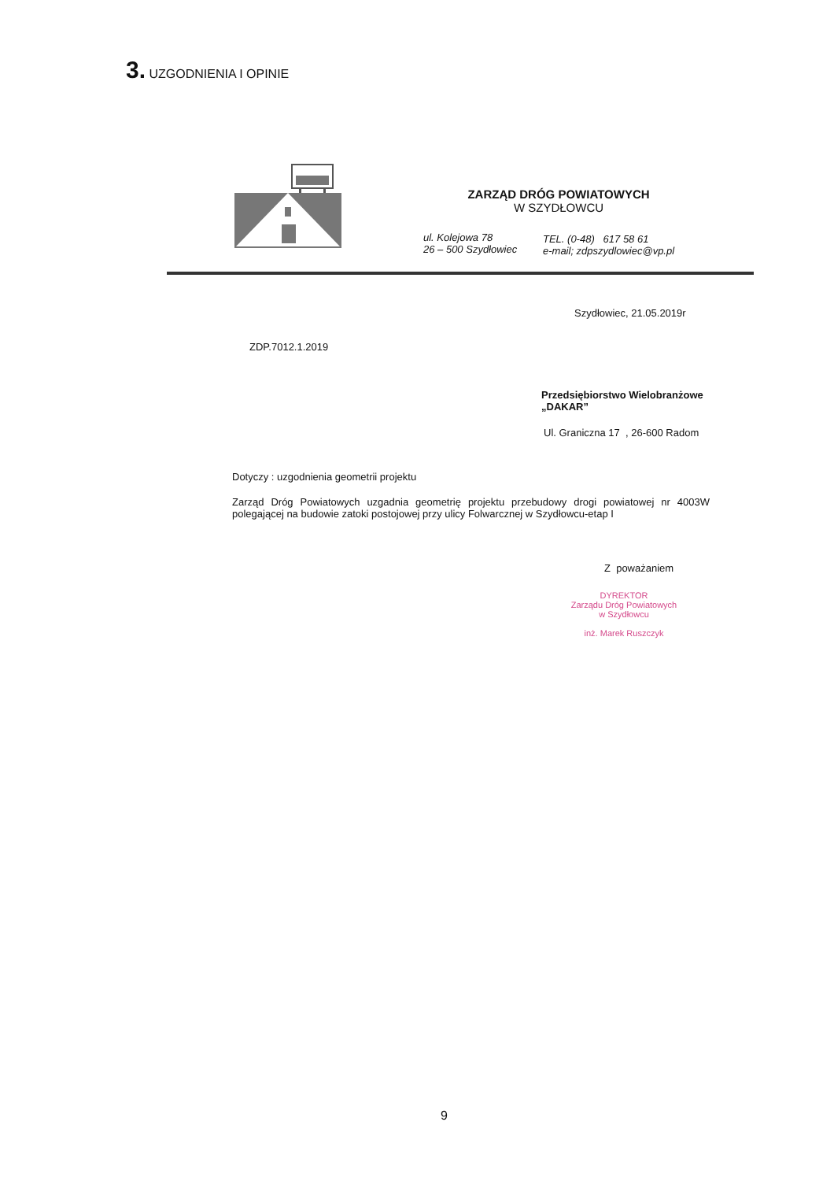3. UZGODNIENIA I OPINIE
ZARZĄD DRÓG POWIATOWYCH
W SZYDŁOWCU
ul. Kolejowa 78
26 – 500 Szydłowiec
TEL. (0-48) 617 58 61
e-mail; zdpszydlowiec@vp.pl
Szydłowiec, 21.05.2019r
ZDP.7012.1.2019
Przedsiębiorstwo Wielobranżowe
„DAKAR”
Ul. Graniczna 17 , 26-600 Radom
Dotyczy : uzgodnienia geometrii projektu
Zarząd Dróg Powiatowych uzgadnia geometrię projektu przebudowy drogi powiatowej nr 4003W polegającej na budowie zatoki postojowej przy ulicy Folwarcznej w Szydłowcu-etap I
Z poważaniem
DYREKTOR
Zarządu Dróg Powiatowych
w Szydłowcu
inż. Marek Ruszczyk
9